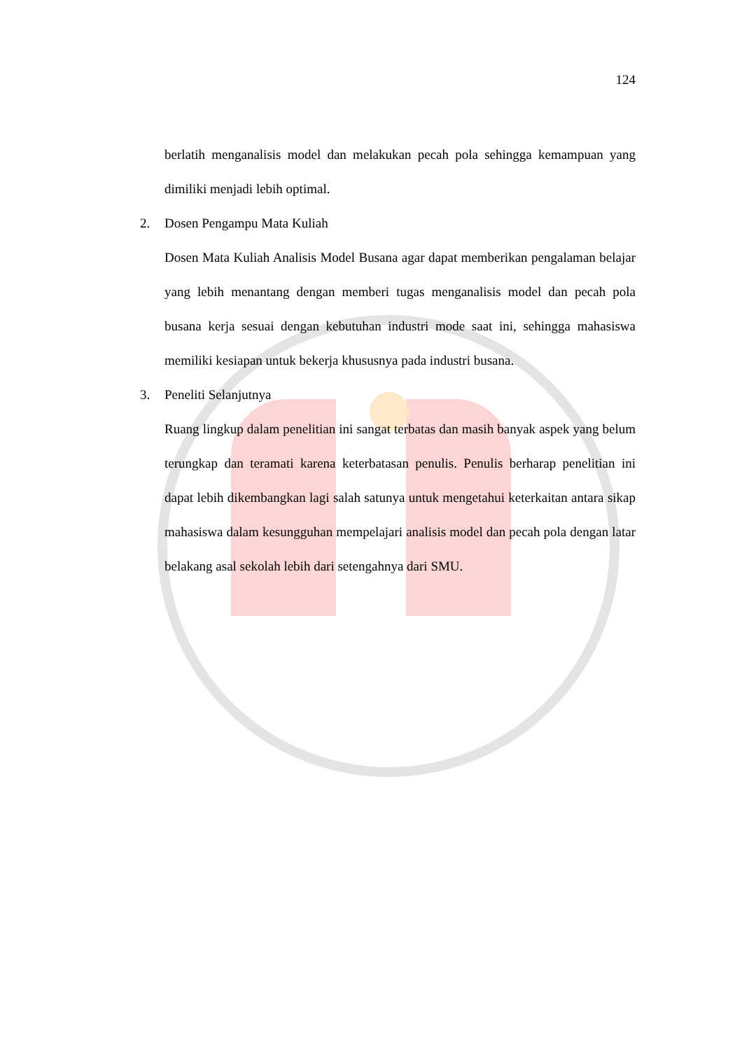124
berlatih menganalisis model dan melakukan pecah pola sehingga kemampuan yang dimiliki menjadi lebih optimal.
2. Dosen Pengampu Mata Kuliah
Dosen Mata Kuliah Analisis Model Busana agar dapat memberikan pengalaman belajar yang lebih menantang dengan memberi tugas menganalisis model dan pecah pola busana kerja sesuai dengan kebutuhan industri mode saat ini, sehingga mahasiswa memiliki kesiapan untuk bekerja khususnya pada industri busana.
3. Peneliti Selanjutnya
Ruang lingkup dalam penelitian ini sangat terbatas dan masih banyak aspek yang belum terungkap dan teramati karena keterbatasan penulis. Penulis berharap penelitian ini dapat lebih dikembangkan lagi salah satunya untuk mengetahui keterkaitan antara sikap mahasiswa dalam kesungguhan mempelajari analisis model dan pecah pola dengan latar belakang asal sekolah lebih dari setengahnya dari SMU.